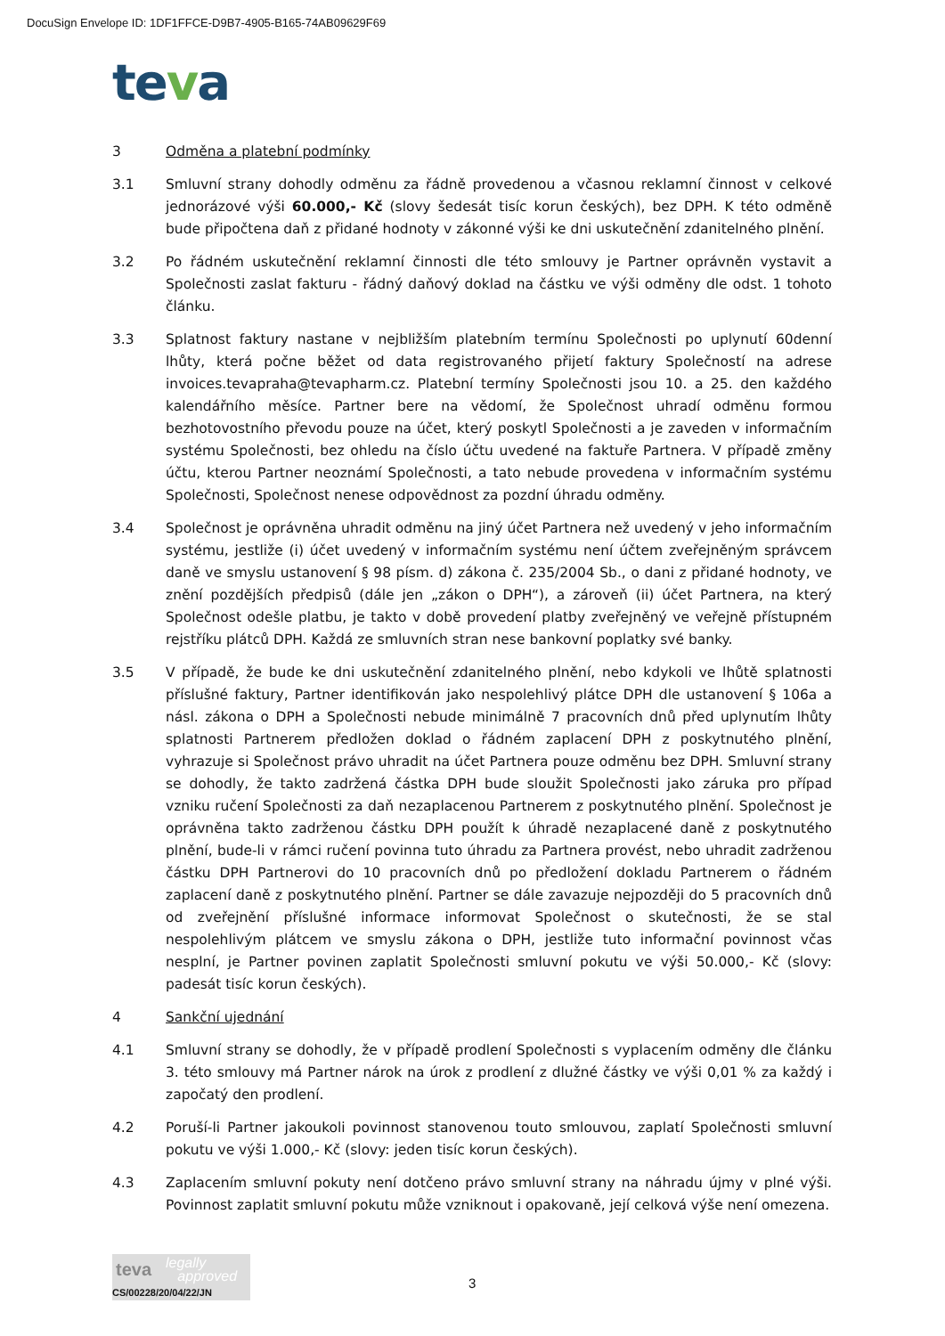DocuSign Envelope ID: 1DF1FFCE-D9B7-4905-B165-74AB09629F69
teva
3 Odměna a platební podmínky
3.1 Smluvní strany dohodly odměnu za řádně provedenou a včasnou reklamní činnost v celkové jednorázové výši 60.000,- Kč (slovy šedesát tisíc korun českých), bez DPH. K této odměně bude připočtena daň z přidané hodnoty v zákonné výši ke dni uskutečnění zdanitelného plnění.
3.2 Po řádném uskutečnění reklamní činnosti dle této smlouvy je Partner oprávněn vystavit a Společnosti zaslat fakturu - řádný daňový doklad na částku ve výši odměny dle odst. 1 tohoto článku.
3.3 Splatnost faktury nastane v nejbližším platebním termínu Společnosti po uplynutí 60denní lhůty, která počne běžet od data registrovaného přijetí faktury Společností na adrese invoices.tevapraha@tevapharm.cz. Platební termíny Společnosti jsou 10. a 25. den každého kalendářního měsíce. Partner bere na vědomí, že Společnost uhradí odměnu formou bezhotovostního převodu pouze na účet, který poskytl Společnosti a je zaveden v informačním systému Společnosti, bez ohledu na číslo účtu uvedené na faktuře Partnera. V případě změny účtu, kterou Partner neoznámí Společnosti, a tato nebude provedena v informačním systému Společnosti, Společnost nenese odpovědnost za pozdní úhradu odměny.
3.4 Společnost je oprávněna uhradit odměnu na jiný účet Partnera než uvedený v jeho informačním systému, jestliže (i) účet uvedený v informačním systému není účtem zveřejněným správcem daně ve smyslu ustanovení § 98 písm. d) zákona č. 235/2004 Sb., o dani z přidané hodnoty, ve znění pozdějších předpisů (dále jen „zákon o DPH“), a zároveň (ii) účet Partnera, na který Společnost odešle platbu, je takto v době provedení platby zveřejněný ve veřejně přístupném rejstříku plátců DPH. Každá ze smluvních stran nese bankovní poplatky své banky.
3.5 V případě, že bude ke dni uskutečnění zdanitelného plnění, nebo kdykoli ve lhůtě splatnosti příslušné faktury, Partner identifikován jako nespolehlivý plátce DPH dle ustanovení § 106a a násl. zákona o DPH a Společnosti nebude minimálně 7 pracovních dnů před uplynutím lhůty splatnosti Partnerem předložen doklad o řádném zaplacení DPH z poskytnutého plnění, vyhrazuje si Společnost právo uhradit na účet Partnera pouze odměnu bez DPH. Smluvní strany se dohodly, že takto zadržená částka DPH bude sloužit Společnosti jako záruka pro případ vzniku ručení Společnosti za daň nezaplacenou Partnerem z poskytnutého plnění. Společnost je oprávněna takto zadrženou částku DPH použít k úhradě nezaplacené daně z poskytnutého plnění, bude-li v rámci ručení povinna tuto úhradu za Partnera provést, nebo uhradit zadrženou částku DPH Partnerovi do 10 pracovních dnů po předložení dokladu Partnerem o řádném zaplacení daně z poskytnutého plnění. Partner se dále zavazuje nejpozději do 5 pracovních dnů od zveřejnění příslušné informace informovat Společnost o skutečnosti, že se stal nespolehlivým plátcem ve smyslu zákona o DPH, jestliže tuto informační povinnost včas nesplní, je Partner povinen zaplatit Společnosti smluvní pokutu ve výši 50.000,- Kč (slovy: padesát tisíc korun českých).
4 Sankční ujednání
4.1 Smluvní strany se dohodly, že v případě prodlení Společnosti s vyplacením odměny dle článku 3. této smlouvy má Partner nárok na úrok z prodlení z dlužné částky ve výši 0,01 % za každý i započatý den prodlení.
4.2 Poruší-li Partner jakoukoli povinnost stanovenou touto smlouvou, zaplatí Společnosti smluvní pokutu ve výši 1.000,- Kč (slovy: jeden tisíc korun českých).
4.3 Zaplacením smluvní pokuty není dotčeno právo smluvní strany na náhradu újmy v plné výši. Povinnost zaplatit smluvní pokutu může vzniknout i opakovaně, její celková výše není omezena.
teva
legally
approved
CS/00228/20/04/22/JN
3